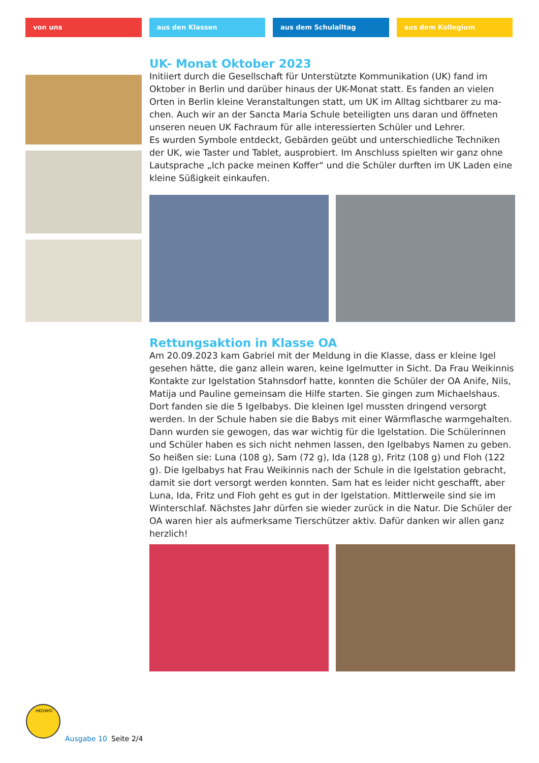von uns aus den Klassen aus dem Schulalltag aus dem Kollegium
UK- Monat Oktober 2023
Initiiert durch die Gesellschaft für Unterstützte Kommunikation (UK) fand im Oktober in Berlin und darüber hinaus der UK-Monat statt. Es fanden an vielen Orten in Berlin kleine Veranstaltungen statt, um UK im Alltag sichtbarer zu ma-chen. Auch wir an der Sancta Maria Schule beteiligten uns daran und öffneten unseren neuen UK Fachraum für alle interessierten Schüler und Lehrer.
Es wurden Symbole entdeckt, Gebärden geübt und unterschiedliche Techniken der UK, wie Taster und Tablet, ausprobiert. Im Anschluss spielten wir ganz ohne Lautsprache „Ich packe meinen Koffer“ und die Schüler durften im UK Laden eine kleine Süßigkeit einkaufen.
Rettungsaktion in Klasse OA
Am 20.09.2023 kam Gabriel mit der Meldung in die Klasse, dass er kleine Igel gesehen hätte, die ganz allein waren, keine Igelmutter in Sicht. Da Frau Weikinnis Kontakte zur Igelstation Stahnsdorf hatte, konnten die Schüler der OA Anife, Nils, Matija und Pauline gemeinsam die Hilfe starten. Sie gingen zum Michaelshaus. Dort fanden sie die 5 Igelbabys. Die kleinen Igel mussten dringend versorgt werden. In der Schule haben sie die Babys mit einer Wärmflasche warmgehalten. Dann wurden sie gewogen, das war wichtig für die Igelstation. Die Schülerinnen und Schüler haben es sich nicht nehmen lassen, den Igelbabys Namen zu geben. So heißen sie: Luna (108 g), Sam (72 g), Ida (128 g), Fritz (108 g) und Floh (122 g). Die Igelbabys hat Frau Weikinnis nach der Schule in die Igelstation gebracht, damit sie dort versorgt werden konnten. Sam hat es leider nicht geschafft, aber Luna, Ida, Fritz und Floh geht es gut in der Igelstation. Mittlerweile sind sie im Winterschlaf. Nächstes Jahr dürfen sie wieder zurück in die Natur. Die Schüler der OA waren hier als aufmerksame Tierschützer aktiv. Dafür danken wir allen ganz herzlich!
HEDWIG
Ausgabe 10 Seite 2/4